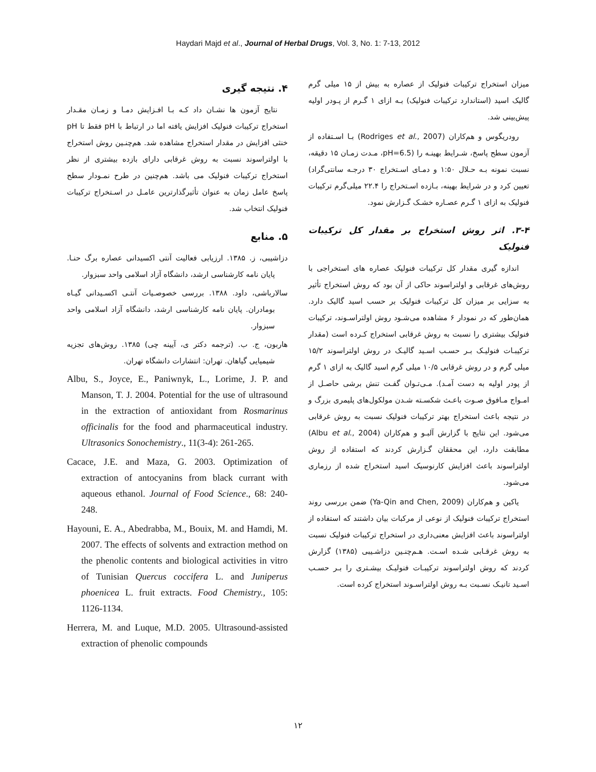Haydari Majd et al., Journal of Herbal Drugs, Vol. 3, No. 1: 7-13, 2012
میزان استخراج ترکیبات فنولیک از عصاره به بیش از ۱۵ میلی گرم گالیک اسید (استاندارد ترکیبات فنولیک) بـه ازای ۱ گـرم از پـودر اولیه پیش‌بینی شد.
رودریگوس و هم‌کاران (Rodriges et al., 2007) بـا اسـتفاده از آزمون سطح پاسخ، شـرایط بهینـه را (pH=6.5، مـدت زمـان ۱۵ دقیقه، نسبت نمونه بـه حـلال ۱:۵۰ و دمـای اسـتخراج ۳۰ درجـه سانتی‌گراد) تعیین کرد و در شرایط بهینه، بـازده اسـتخراج را ۲۲.۴ میلی‌گرم ترکیبات فنولیک به ازای ۱ گـرم عصـاره خشـک گـزارش نمود.
۳-۴. اثر روش استخراج بر مقدار کل ترکیبات فنولیک
اندازه گیری مقدار کل ترکیبات فنولیک عصاره های استخراجی با روش‌های غرقابی و اولتراسوند حاکی از آن بود که روش استخراج تأثیر به سزایی بر میزان کل ترکیبات فنولیک بر حسب اسید گالیک دارد. همان‌طور که در نمودار ۶ مشاهده می‌شـود روش اولتراسـوند، ترکیبات فنولیک بیشتری را نسبت به روش غرقابی استخراج کـرده است (مقدار ترکیبـات فنولیـک بـر حسـب اسـید گالیـک در روش اولتراسوند ۱۵/۲ میلی گرم و در روش غرقابی ۱۰/۵ میلی گرم اسید گالیک به ازای ۱ گرم از پودر اولیه به دست آمـد). مـی‌تـوان گفـت تنش برشی حاصـل از امـواج مـافوق صـوت باعـث شکسـته شـدن مولکول‌های پلیمری بزرگ و در نتیجه باعث استخراج بهتر ترکیبات فنولیک نسبت به روش غرقابی می‌شود. این نتایج با گزارش آلبـو و هم‌کاران (Albu et al., 2004) مطابقت دارد، این محققان گـزارش کردند که استفاده از روش اولتراسوند باعث افزایش کارنوسیک اسید استخراج شده از رزماری می‌شود.
یاکین و هم‌کاران (Ya-Qin and Chen, 2009) ضمن بررسی روند استخراج ترکیبات فنولیک از نوعی از مرکبات بیان داشتند که استفاده از اولتراسوند باعث افزایش معنی‌داری در استخراج ترکیبات فنولیک نسبت به روش غرقـابی شـده اسـت. هـم‌چنـین دزاشـیبی (۱۳۸۵) گزارش کردند که روش اولتراسوند ترکیبـات فنولیـک بیشـتری را بـر حسـب اسـید تانیـک نسـبت بـه روش اولتراسـوند استخراج کرده است.
۴. نتیجه گیری
نتایج آزمون ها نشـان داد کـه بـا افـزایش دمـا و زمـان مقـدار استخراج ترکیبات فنولیک افزایش یافته اما در ارتباط با pH فقط تا pH خنثی افزایش در مقدار استخراج مشاهده شد. هم‌چنـین روش استخراج با اولتراسوند نسبت به روش غرقابی دارای بازده بیشتری از نظر استخراج ترکیبات فنولیک می باشد. هم‌چنین در طرح نمـودار سطح پاسخ عامل زمان به عنوان تأثیرگذارترین عامـل در اسـتخراج ترکیبات فنولیک انتخاب شد.
۵. منابع
دزاشیبی، ز. ۱۳۸۵. ارزیابی فعالیت آنتی اکسیدانی عصاره برگ حنـا. پایان نامه کارشناسی ارشد، دانشگاه آزاد اسلامی واحد سبزوار.
سالارباشی، داود. ۱۳۸۸. بررسی خصوصـیات آنتـی اکسـیدانی گیـاه بومادران. پایان نامه کارشناسی ارشد، دانشگاه آزاد اسلامی واحد سبزوار.
هاربون، ج. ب. (ترجمه دکتر ی، آیینه چی) ۱۳۸۵. روش‌های تجزیه شیمیایی گیاهان. تهران: انتشارات دانشگاه تهران.
Albu, S., Joyce, E., Paniwnyk, L., Lorime, J. P. and Manson, T. J. 2004. Potential for the use of ultrasound in the extraction of antioxidant from Rosmarinus officinalis for the food and pharmaceutical industry. Ultrasonics Sonochemistry., 11(3-4): 261-265.
Cacace, J.E. and Maza, G. 2003. Optimization of extraction of antocyanins from black currant with aqueous ethanol. Journal of Food Science., 68: 240-248.
Hayouni, E. A., Abedrabba, M., Bouix, M. and Hamdi, M. 2007. The effects of solvents and extraction method on the phenolic contents and biological activities in vitro of Tunisian Quercus coccifera L. and Juniperus phoenicea L. fruit extracts. Food Chemistry., 105: 1126-1134.
Herrera, M. and Luque, M.D. 2005. Ultrasound-assisted extraction of phenolic compounds
۱۲